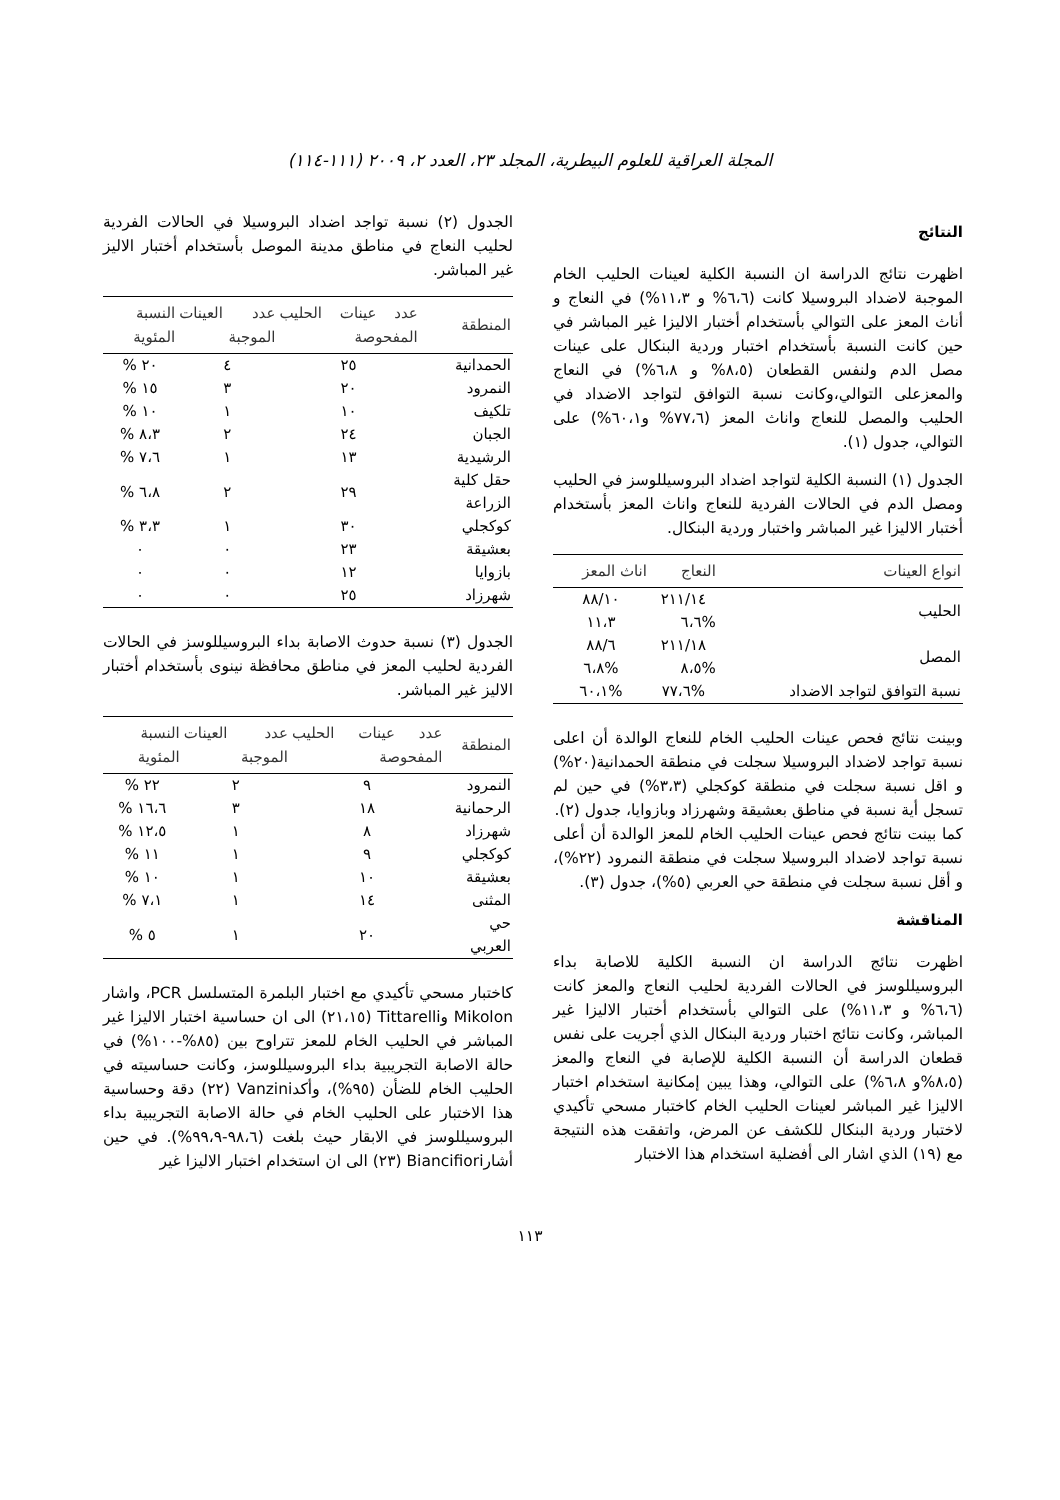المجلة العراقية للعلوم البيطرية، المجلد ٢٣، العدد ٢، ٢٠٠٩ (١١١-١١٤)
النتائج
اظهرت نتائج الدراسة ان النسبة الكلية لعينات الحليب الخام الموجبة لاضداد البروسيلا كانت (٦،٦% و ١١،٣%) في النعاج و أناث المعز على التوالي بأستخدام أختبار الاليزا غير المباشر في حين كانت النسبة بأستخدام اختبار وردية البنكال على عينات مصل الدم ولنفس القطعان (٨،٥% و ٦،٨%) في النعاج والمعزعلى التوالي،وكانت نسبة التوافق لتواجد الاضداد في الحليب والمصل للنعاج واناث المعز (٧٧،٦% و٦٠،١%) على التوالي، جدول (١).
الجدول (١) النسبة الكلية لتواجد اضداد البروسيللوسز في الحليب ومصل الدم في الحالات الفردية للنعاج واناث المعز بأستخدام أختبار الاليزا غير المباشر واختبار وردية البنكال.
| انواع العينات | النعاج | اناث المعز |
| --- | --- | --- |
| الحليب | ٢١١/١٤ | ٨٨/١٠ |
| | %٦،٦ | ١١،٣ |
| المصل | ٢١١/١٨ | ٨٨/٦ |
| | %٨،٥ | %٦،٨ |
| نسبة التوافق لتواجد الاضداد | %٧٧،٦ | %٦٠،١ |
وبينت نتائج فحص عينات الحليب الخام للنعاج الوالدة أن اعلى نسبة تواجد لاضداد البروسيلا سجلت في منطقة الحمدانية(٢٠%) و اقل نسبة سجلت في منطقة كوكجلي (٣،٣%) في حين لم تسجل أية نسبة في مناطق بعشيقة وشهرزاد وبازوايا، جدول (٢).
كما بينت نتائج فحص عينات الحليب الخام للمعز الوالدة أن أعلى نسبة تواجد لاضداد البروسيلا سجلت في منطقة النمرود (٢٢%)، و أقل نسبة سجلت في منطقة حي العربي (٥%)، جدول (٣).
المناقشة
اظهرت نتائج الدراسة ان النسبة الكلية للاصابة بداء البروسيللوسز في الحالات الفردية لحليب النعاج والمعز كانت (٦،٦% و ١١،٣%) على التوالي بأستخدام أختبار الاليزا غير المباشر، وكانت نتائج اختبار وردية البنكال الذي أجريت على نفس قطعان الدراسة أن النسبة الكلية للإصابة في النعاج والمعز (٨،٥%و ٦،٨%) على التوالي، وهذا يبين إمكانية استخدام اختبار الاليزا غير المباشر لعينات الحليب الخام كاختبار مسحي تأكيدي لاختبار وردية البنكال للكشف عن المرض، واتفقت هذه النتيجة مع (١٩) الذي اشار الى أفضلية استخدام هذا الاختبار
الجدول (٢) نسبة تواجد اضداد البروسيلا في الحالات الفردية لحليب النعاج في مناطق مدينة الموصل بأستخدام أختبار الاليز غير المباشر.
| المنطقة | عدد عينات الحليب المفحوصة | عدد العينات الموجبة | النسبة المئوية |
| --- | --- | --- | --- |
| الحمدانية | ٢٥ | ٤ | ٢٠ % |
| النمرود | ٢٠ | ٣ | ١٥ % |
| تلكيف | ١٠ | ١ | ١٠ % |
| الجبان | ٢٤ | ٢ | ٨،٣ % |
| الرشيدية | ١٣ | ١ | ٧،٦ % |
| حقل كلية الزراعة | ٢٩ | ٢ | ٦،٨ % |
| كوكجلي | ٣٠ | ١ | ٣،٣ % |
| بعشيقة | ٢٣ | ٠ | ٠ |
| بازوايا | ١٢ | ٠ | ٠ |
| شهرزاد | ٢٥ | ٠ | ٠ |
الجدول (٣) نسبة حدوث الاصابة بداء البروسيللوسز في الحالات الفردية لحليب المعز في مناطق محافظة نينوى بأستخدام أختبار الاليز غير المباشر.
| المنطقة | عدد عينات الحليب المفحوصة | عدد العينات الموجبة | النسبة المئوية |
| --- | --- | --- | --- |
| النمرود | ٩ | ٢ | ٢٢ % |
| الرحمانية | ١٨ | ٣ | ١٦،٦ % |
| شهرزاد | ٨ | ١ | ١٢،٥ % |
| كوكجلي | ٩ | ١ | ١١ % |
| بعشيقة | ١٠ | ١ | ١٠ % |
| المثنى | ١٤ | ١ | ٧،١ % |
| حي العربي | ٢٠ | ١ | ٥ % |
كاختبار مسحي تأكيدي مع اختبار البلمرة المتسلسل PCR، واشار Mikolon وTittarelli (٢١،١٥) الى ان حساسية اختبار الاليزا غير المباشر في الحليب الخام للمعز تتراوح بين (٨٥%-١٠٠%) في حالة الاصابة التجريبية بداء البروسيللوسز، وكانت حساسيته في الحليب الخام للضأن (٩٥%)، وأكدVanzini (٢٢) دقة وحساسية هذا الاختبار على الحليب الخام في حالة الاصابة التجريبية بداء البروسيللوسز في الابقار حيث بلغت (٩٨،٦-٩٩،٩%). في حين أشارBiancifiori (٢٣) الى ان استخدام اختبار الاليزا غير
١١٣